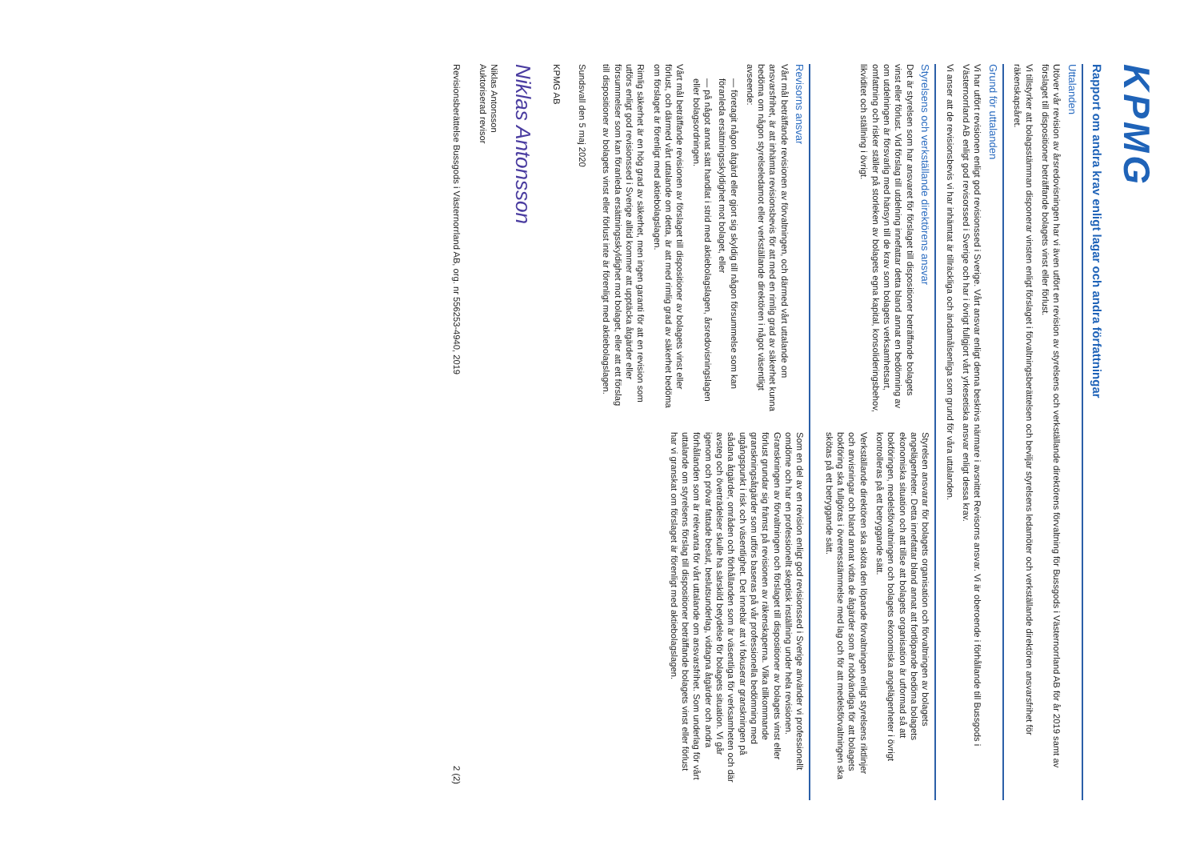KPMG
Rapport om andra krav enligt lagar och andra författningar
Uttalanden
Utöver vår revision av årsredovisningen har vi även utfört en revision av styrelsens och verkställande direktörens förvaltning för Bussgods i Västernorrland AB för år 2019 samt av förslaget till dispositioner beträffande bolagets vinst eller förlust.
Vi tillstyrker att bolagsstämman disponerar vinsten enligt förslaget i förvaltningsberättelsen och beviljar styrelsens ledamöter och verkställande direktören ansvarsfrihet för räkenskapsåret.
Grund för uttalanden
Vi har utfört revisionen enligt god revisionssed i Sverige. Vårt ansvar enligt denna beskrivs närmare i avsnittet Revisorns ansvar. Vi är oberoende i förhållande till Bussgods i Västernorrland AB enligt god revisorssed i Sverige och har i övrigt fullgjort vårt yrkesetiska ansvar enligt dessa krav.
Vi anser att de revisionsbevis vi har inhämtat är tillräckliga och ändamålsenliga som grund för våra uttalanden.
Styrelsens och verkställande direktörens ansvar
Det är styrelsen som har ansvaret för förslaget till dispositioner beträffande bolagets vinst eller förlust. Vid förslag till utdelning innefattar detta bland annat en bedömning av om utdelningen är försvarlig med hänsyn till de krav som bolagets verksamhetsart, omfattning och risker ställer på storleken av bolagets egna kapital, konsolideringsbehov, likviditet och ställning i övrigt.
Styrelsen ansvarar för bolagets organisation och förvaltningen av bolagets angelägenheter. Detta innefattar bland annat att fortlöpande bedöma bolagets ekonomiska situation och att tillse att bolagets organisation är utformad så att bokföringen, medelsförvaltningen och bolagets ekonomiska angelägenheter i övrigt kontrolleras på ett betryggande sätt.
Verkställande direktören ska sköta den löpande förvaltningen enligt styrelsens riktlinjer och anvisningar och bland annat vidta de åtgärder som är nödvändiga för att bolagets bokföring ska fullgöras i överensstämmelse med lag och för att medelsförvaltningen ska skötas på ett betryggande sätt.
Revisorns ansvar
Vårt mål beträffande revisionen av förvaltningen, och därmed vårt uttalande om ansvarsfrihet, är att inhämta revisionsbevis för att med en rimlig grad av säkerhet kunna bedöma om någon styrelseledamot eller verkställande direktören i något väsentligt avseende:
— företagit någon åtgärd eller gjort sig skyldig till någon försummelse som kan föranleda ersättningsskyldighet mot bolaget, eller
— på något annat sätt handlat i strid med aktiebolagslagen, årsredovisningslagen eller bolagsordningen.
Vårt mål beträffande revisionen av förslaget till dispositioner av bolagets vinst eller förlust, och därmed vårt uttalande om detta, är att med rimlig grad av säkerhet bedöma om förslaget är förenligt med aktiebolagslagen.
Rimlig säkerhet är en hög grad av säkerhet, men ingen garanti för att en revision som utförs enligt god revisionssed i Sverige alltid kommer att upptäcka åtgärder eller försummelser som kan föranleda ersättningsskyldighet mot bolaget, eller att ett förslag till dispositioner av bolagets vinst eller förlust inte är förenligt med aktiebolagslagen.
Som en del av en revision enligt god revisionssed i Sverige använder vi professionellt omdöme och har en professionellt skeptisk inställning under hela revisionen. Granskningen av förvaltningen och förslaget till dispositioner av bolagets vinst eller förlust grundar sig främst på revisionen av räkenskaperna. Vilka tillkommande granskningsåtgärder som utförs baseras på vår professionella bedömning med utgångspunkt i risk och väsentlighet. Det innebär att vi fokuserar granskningen på sådana åtgärder, områden och förhållanden som är väsentliga för verksamheten och där avsteg och överträdelser skulle ha särskild betydelse för bolagets situation. Vi går igenom och prövar fattade beslut, beslutsunderlag, vidtagna åtgärder och andra förhållanden som är relevanta för vårt uttalande om ansvarsfrihet. Som underlag för vårt uttalande om styrelsens förslag till dispositioner beträffande bolagets vinst eller förlust har vi granskat om förslaget är förenligt med aktiebolagslagen.
Sundsvall den 5 maj 2020
KPMG AB
Niklas Antonsson
Niklas Antonsson
Auktoriserad revisor
Revisionsberättelse Bussgods i Västernorrland AB, org. nr 556253-4940, 2019 2 (2)